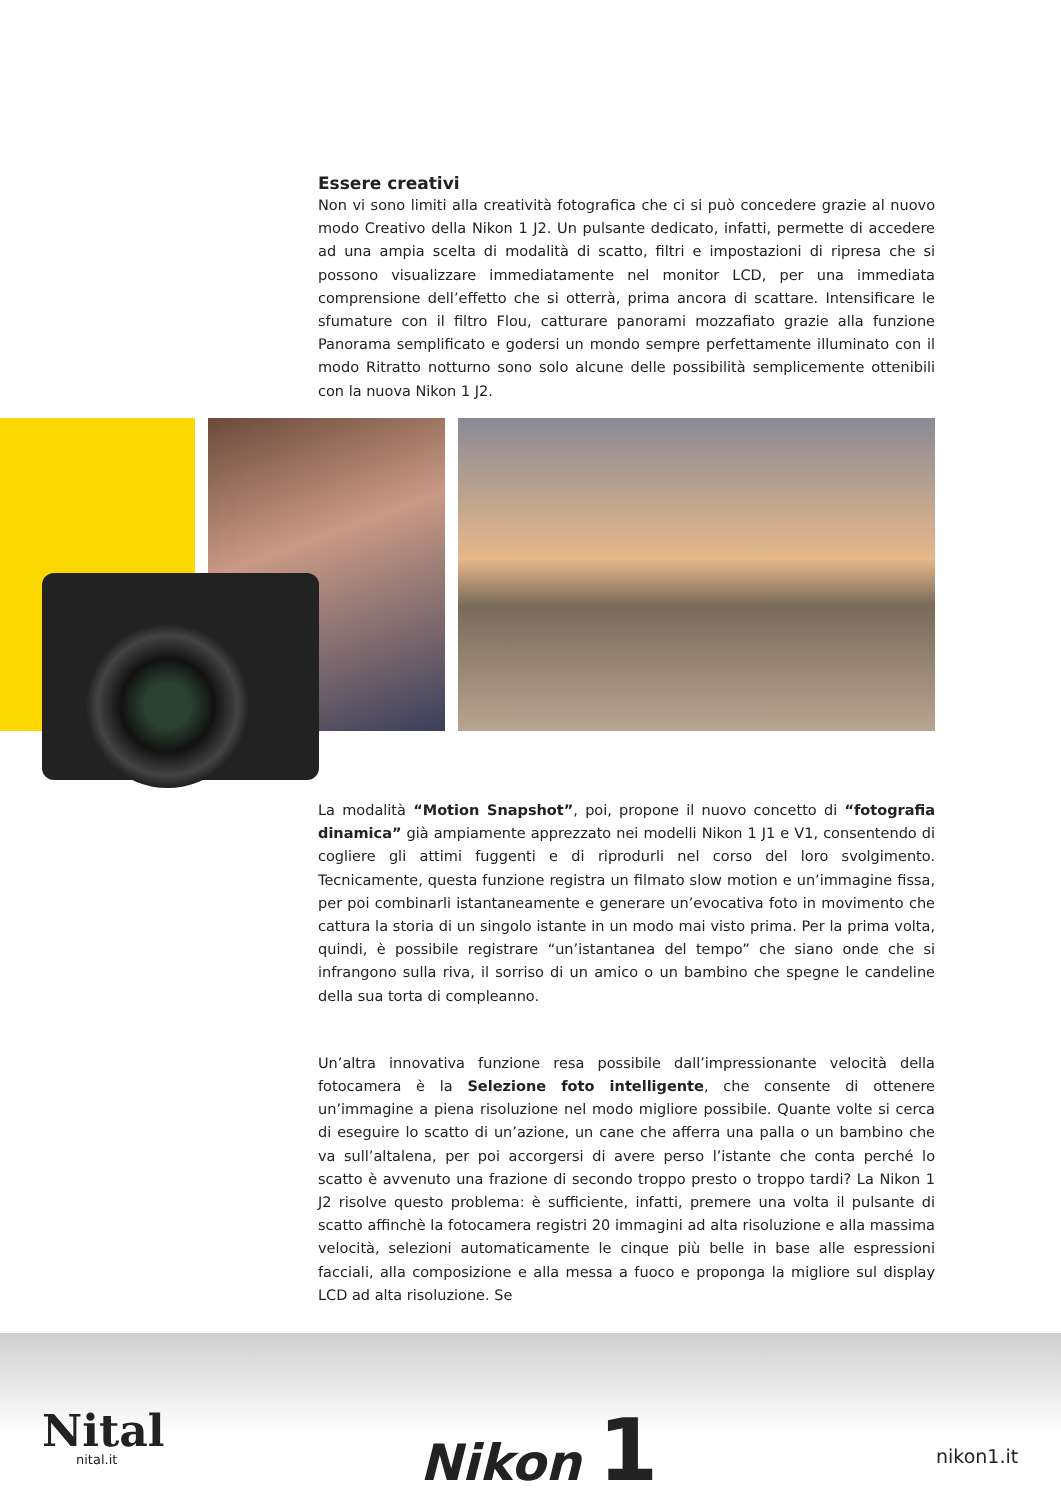Essere creativi
Non vi sono limiti alla creatività fotografica che ci si può concedere grazie al nuovo modo Creativo della Nikon 1 J2. Un pulsante dedicato, infatti, permette di accedere ad una ampia scelta di modalità di scatto, filtri e impostazioni di ripresa che si possono visualizzare immediatamente nel monitor LCD, per una immediata comprensione dell’effetto che si otterrà, prima ancora di scattare. Intensificare le sfumature con il filtro Flou, catturare panorami mozzafiato grazie alla funzione Panorama semplificato e godersi un mondo sempre perfettamente illuminato con il modo Ritratto notturno sono solo alcune delle possibilità semplicemente ottenibili con la nuova Nikon 1 J2.
La modalità “Motion Snapshot”, poi, propone il nuovo concetto di “fotografia dinamica” già ampiamente apprezzato nei modelli Nikon 1 J1 e V1, consentendo di cogliere gli attimi fuggenti e di riprodurli nel corso del loro svolgimento. Tecnicamente, questa funzione registra un filmato slow motion e un’immagine fissa, per poi combinarli istantaneamente e generare un’evocativa foto in movimento che cattura la storia di un singolo istante in un modo mai visto prima. Per la prima volta, quindi, è possibile registrare “un’istantanea del tempo” che siano onde che si infrangono sulla riva, il sorriso di un amico o un bambino che spegne le candeline della sua torta di compleanno.
Un’altra innovativa funzione resa possibile dall’impressionante velocità della fotocamera è la Selezione foto intelligente, che consente di ottenere un’immagine a piena risoluzione nel modo migliore possibile. Quante volte si cerca di eseguire lo scatto di un’azione, un cane che afferra una palla o un bambino che va sull’altalena, per poi accorgersi di avere perso l’istante che conta perché lo scatto è avvenuto una frazione di secondo troppo presto o troppo tardi? La Nikon 1 J2 risolve questo problema: è sufficiente, infatti, premere una volta il pulsante di scatto affinchè la fotocamera registri 20 immagini ad alta risoluzione e alla massima velocità, selezioni automaticamente le cinque più belle in base alle espressioni facciali, alla composizione e alla messa a fuoco e proponga la migliore sul display LCD ad alta risoluzione. Se
Nital
nital.it Nikon 1 nikon1.it